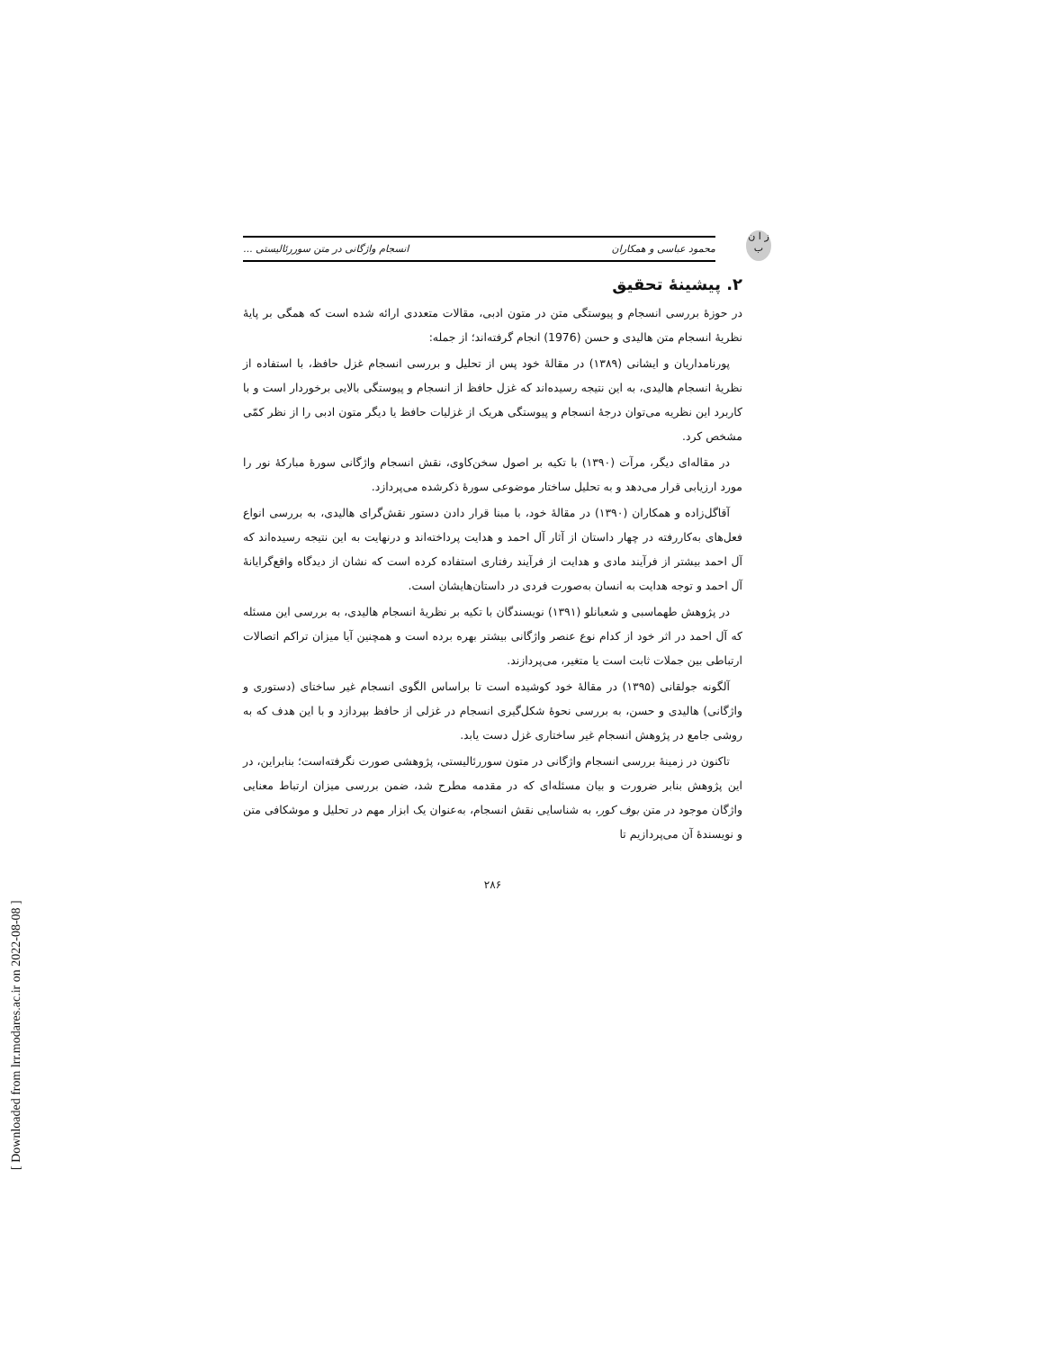ز ا ن ب
محمود عباسی و همکاران انسجام واژگانی در متن سوررئالیستی ...
۲. پیشینهٔ تحقیق
در حوزهٔ بررسی انسجام و پیوستگی متن در متون ادبی، مقالات متعددی ارائه شده است که همگی بر پایهٔ نظریهٔ انسجام متن هالیدی و حسن (1976) انجام گرفته‌اند؛ از جمله:
پورنامداریان و ایشانی (۱۳۸۹) در مقالهٔ خود پس از تحلیل و بررسی انسجام غزل حافظ، با استفاده از نظریهٔ انسجام هالیدی، به این نتیجه رسیده‌اند که غزل حافظ از انسجام و پیوستگی بالایی برخوردار است و با کاربرد این نظریه می‌توان درجهٔ انسجام و پیوستگی هریک از غزلیات حافظ یا دیگر متون ادبی را از نظر کمّی مشخص کرد.
در مقاله‌ای دیگر، مرآت (۱۳۹۰) با تکیه بر اصول سخن‌کاوی، نقش انسجام واژگانی سورهٔ مبارکهٔ نور را مورد ارزیابی قرار می‌دهد و به تحلیل ساختار موضوعی سورهٔ ذکرشده می‌پردازد.
آقاگل‌زاده و همکاران (۱۳۹۰) در مقالهٔ خود، با مبنا قرار دادن دستور نقش‌گرای هالیدی، به بررسی انواع فعل‌های به‌کاررفته در چهار داستان از آثار آل احمد و هدایت پرداخته‌اند و درنهایت به این نتیجه رسیده‌اند که آل احمد بیشتر از فرآیند مادی و هدایت از فرآیند رفتاری استفاده کرده است که نشان از دیدگاه واقع‌گرایانهٔ آل احمد و توجه هدایت به انسان به‌صورت فردی در داستان‌هایشان است.
در پژوهش طهماسبی و شعبانلو (۱۳۹۱) نویسندگان با تکیه بر نظریهٔ انسجام هالیدی، به بررسی این مسئله که آل احمد در اثر خود از کدام نوع عنصر واژگانی بیشتر بهره برده است و همچنین آیا میزان تراکم اتصالات ارتباطی بین جملات ثابت است یا متغیر، می‌پردازند.
آلگونه جولقانی (۱۳۹۵) در مقالهٔ خود کوشیده است تا براساس الگوی انسجام غیر ساختای (دستوری و واژگانی) هالیدی و حسن، به بررسی نحوهٔ شکل‌گیری انسجام در غزلی از حافظ بپردازد و با این هدف که به روشی جامع در پژوهش انسجام غیر ساختاری غزل دست یابد.
تاکنون در زمینهٔ بررسی انسجام واژگانی در متون سوررئالیستی، پژوهشی صورت نگرفته‌است؛ بنابراین، در این پژوهش بنابر ضرورت و بیان مسئله‌ای که در مقدمه مطرح شد، ضمن بررسی میزان ارتباط معنایی واژگان موجود در متن بوف کور، به شناسایی نقش انسجام، به‌عنوان یک ابزار مهم در تحلیل و موشکافی متن و نویسندهٔ آن می‌پردازیم تا
۲۸۶
[ Downloaded from lrr.modares.ac.ir on 2022-08-08 ]